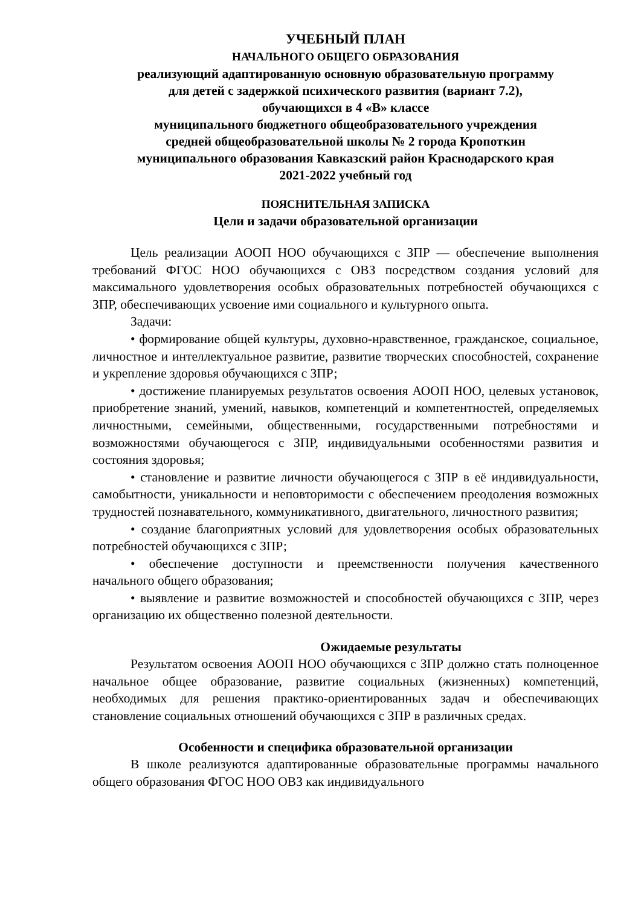УЧЕБНЫЙ ПЛАН
НАЧАЛЬНОГО ОБЩЕГО ОБРАЗОВАНИЯ
реализующий адаптированную основную образовательную программу
для детей с задержкой психического развития (вариант 7.2),
обучающихся в 4 «В» классе
муниципального бюджетного общеобразовательного учреждения
средней общеобразовательной школы № 2 города Кропоткин
муниципального образования Кавказский район Краснодарского края
2021-2022 учебный год
ПОЯСНИТЕЛЬНАЯ ЗАПИСКА
Цели и задачи образовательной организации
Цель реализации АООП НОО обучающихся с ЗПР — обеспечение выполнения требований ФГОС НОО обучающихся с ОВЗ посредством создания условий для максимального удовлетворения особых образовательных потребностей обучающихся с ЗПР, обеспечивающих усвоение ими социального и культурного опыта.
Задачи:
• формирование общей культуры, духовно-нравственное, гражданское, социальное, личностное и интеллектуальное развитие, развитие творческих способностей, сохранение и укрепление здоровья обучающихся с ЗПР;
• достижение планируемых результатов освоения АООП НОО, целевых установок, приобретение знаний, умений, навыков, компетенций и компетентностей, определяемых личностными, семейными, общественными, государственными потребностями и возможностями обучающегося с ЗПР, индивидуальными особенностями развития и состояния здоровья;
• становление и развитие личности обучающегося с ЗПР в её индивидуальности, самобытности, уникальности и неповторимости с обеспечением преодоления возможных трудностей познавательного, коммуникативного, двигательного, личностного развития;
• создание благоприятных условий для удовлетворения особых образовательных потребностей обучающихся с ЗПР;
• обеспечение доступности и преемственности получения качественного начального общего образования;
• выявление и развитие возможностей и способностей обучающихся с ЗПР, через организацию их общественно полезной деятельности.
Ожидаемые результаты
Результатом освоения АООП НОО обучающихся с ЗПР должно стать полноценное начальное общее образование, развитие социальных (жизненных) компетенций, необходимых для решения практико-ориентированных задач и обеспечивающих становление социальных отношений обучающихся с ЗПР в различных средах.
Особенности и специфика образовательной организации
В школе реализуются адаптированные образовательные программы начального общего образования ФГОС НОО ОВЗ как индивидуального